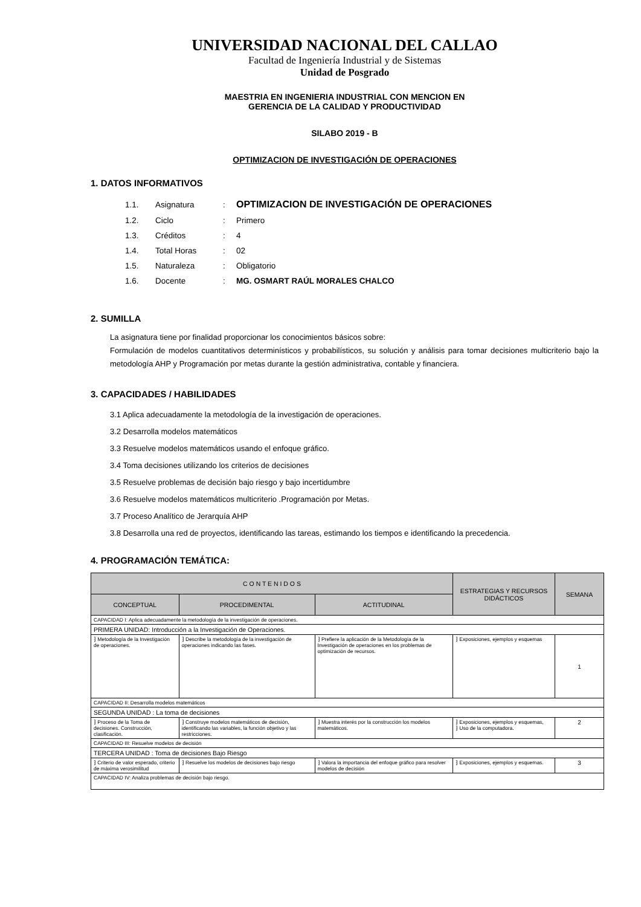UNIVERSIDAD NACIONAL DEL CALLAO
Facultad de Ingeniería Industrial y de Sistemas
Unidad de Posgrado
MAESTRIA EN INGENIERIA INDUSTRIAL CON MENCION EN
GERENCIA DE LA CALIDAD Y PRODUCTIVIDAD
SILABO 2019 - B
OPTIMIZACION DE INVESTIGACIÓN DE OPERACIONES
1. DATOS INFORMATIVOS
| 1.1. | Asignatura | : | OPTIMIZACION DE INVESTIGACIÓN DE OPERACIONES |
| 1.2. | Ciclo | : | Primero |
| 1.3. | Créditos | : | 4 |
| 1.4. | Total Horas | : | 02 |
| 1.5. | Naturaleza | : | Obligatorio |
| 1.6. | Docente | : | MG. OSMART RAÚL MORALES CHALCO |
2. SUMILLA
La asignatura tiene por finalidad proporcionar los conocimientos básicos sobre:
Formulación de modelos cuantitativos determinísticos y probabilísticos, su solución y análisis para tomar decisiones multicriterio bajo la metodología AHP y Programación por metas durante la gestión administrativa, contable y financiera.
3. CAPACIDADES / HABILIDADES
3.1 Aplica adecuadamente la metodología de la investigación de operaciones.
3.2 Desarrolla modelos matemáticos
3.3 Resuelve modelos matemáticos usando el enfoque gráfico.
3.4 Toma decisiones utilizando los criterios de decisiones
3.5 Resuelve problemas de decisión bajo riesgo y bajo incertidumbre
3.6 Resuelve modelos matemáticos multicriterio .Programación por Metas.
3.7 Proceso Analítico de Jerarquía AHP
3.8 Desarrolla una red de proyectos, identificando las tareas, estimando los tiempos e identificando la precedencia.
4. PROGRAMACIÓN TEMÁTICA:
| C O N T E N I D O S | | | ESTRATEGIAS Y RECURSOS DIDÁCTICOS | SEMANA |
| --- | --- | --- | --- | --- |
| CONCEPTUAL | PROCEDIMENTAL | ACTITUDINAL | | |
| CAPACIDAD I: Aplica adecuadamente la metodología de la investigación de operaciones. | | | | |
| PRIMERA UNIDAD: Introducción a la Investigación de Operaciones. | | | | |
| ⁆ Metodología de la Investigación de operaciones. | ⁆ Describe la metodología de la investigación de operaciones indicando las fases. | ⁆ Prefiere la aplicación de la Metodología de la Investigación de operaciones en los problemas de optimización de recursos. | ⁆ Exposiciones, ejemplos y esquemas | 1 |
| CAPACIDAD II: Desarrolla modelos matemáticos | | | | |
| SEGUNDA UNIDAD : La toma de decisiones | | | | |
| ⁆ Proceso de la Toma de decisiones. Construcción, clasificación. | ⁆ Construye modelos matemáticos de decisión, identificando las variables, la función objetivo y las restricciones. | ⁆ Muestra interés por la construcción los modelos matemáticos. | ⁆ Exposiciones, ejemplos y esquemas, ⁆ Uso de la computadora. | 2 |
| CAPACIDAD III: Resuelve modelos de decisión | | | | |
| TERCERA UNIDAD : Toma de decisiones Bajo Riesgo | | | | |
| ⁆ Criterio de valor esperado, criterio de máxima verosimilitud | ⁆ Resuelve los modelos de decisiones bajo riesgo | ⁆ Valora la importancia del enfoque gráfico para resolver modelos de decisión | ⁆ Exposiciones, ejemplos y esquemas. | 3 |
| CAPACIDAD IV: Analiza problemas de decisión bajo riesgo. | | | | |